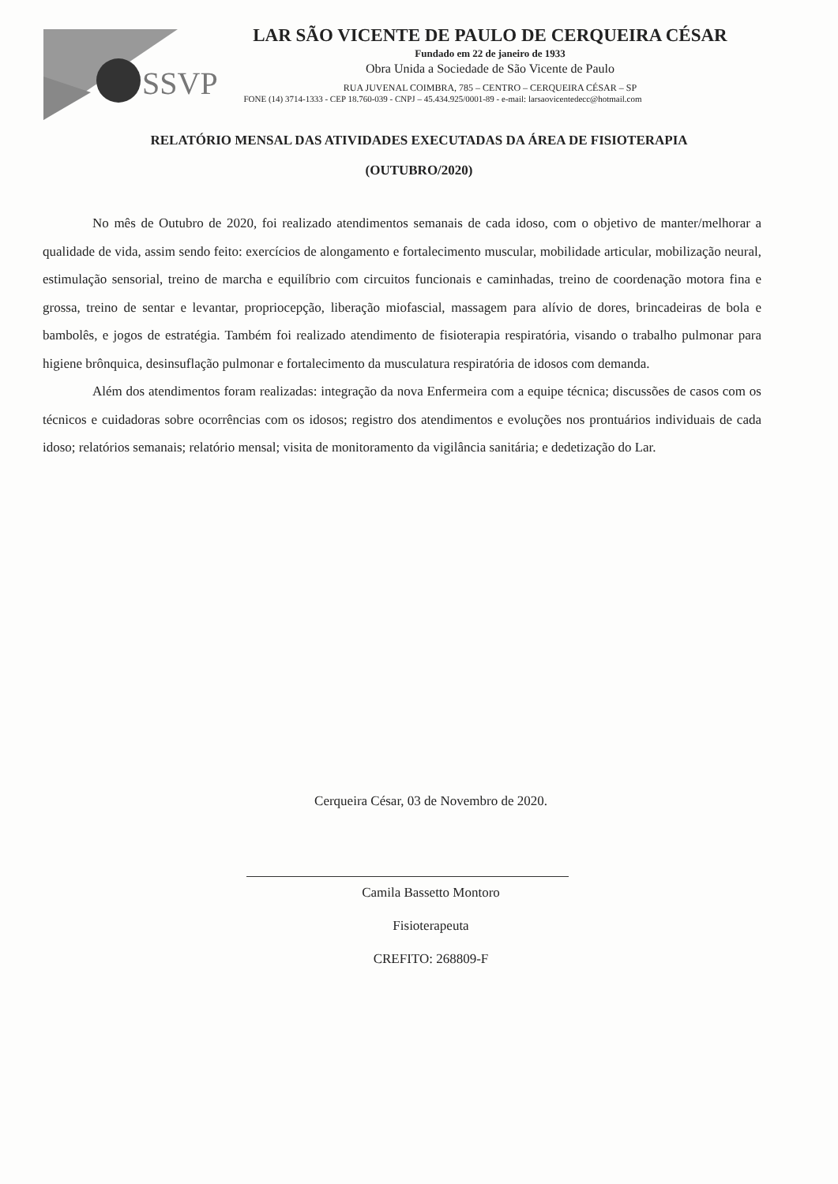SSVP
LAR SÃO VICENTE DE PAULO DE CERQUEIRA CÉSAR
Fundado em 22 de janeiro de 1933
Obra Unida a Sociedade de São Vicente de Paulo
RUA JUVENAL COIMBRA, 785 – CENTRO – CERQUEIRA CÉSAR – SP
FONE (14) 3714-1333 - CEP 18.760-039 - CNPJ – 45.434.925/0001-89 - e-mail: larsaovicentedecc@hotmail.com
RELATÓRIO MENSAL DAS ATIVIDADES EXECUTADAS DA ÁREA DE FISIOTERAPIA
(OUTUBRO/2020)
No mês de Outubro de 2020, foi realizado atendimentos semanais de cada idoso, com o objetivo de manter/melhorar a qualidade de vida, assim sendo feito: exercícios de alongamento e fortalecimento muscular, mobilidade articular, mobilização neural, estimulação sensorial, treino de marcha e equilíbrio com circuitos funcionais e caminhadas, treino de coordenação motora fina e grossa, treino de sentar e levantar, propriocepção, liberação miofascial, massagem para alívio de dores, brincadeiras de bola e bambolês, e jogos de estratégia. Também foi realizado atendimento de fisioterapia respiratória, visando o trabalho pulmonar para higiene brônquica, desinsuflação pulmonar e fortalecimento da musculatura respiratória de idosos com demanda.
Além dos atendimentos foram realizadas: integração da nova Enfermeira com a equipe técnica; discussões de casos com os técnicos e cuidadoras sobre ocorrências com os idosos; registro dos atendimentos e evoluções nos prontuários individuais de cada idoso; relatórios semanais; relatório mensal; visita de monitoramento da vigilância sanitária; e dedetização do Lar.
Cerqueira César, 03 de Novembro de 2020.
Camila Bassetto Montoro
Fisioterapeuta
CREFITO: 268809-F